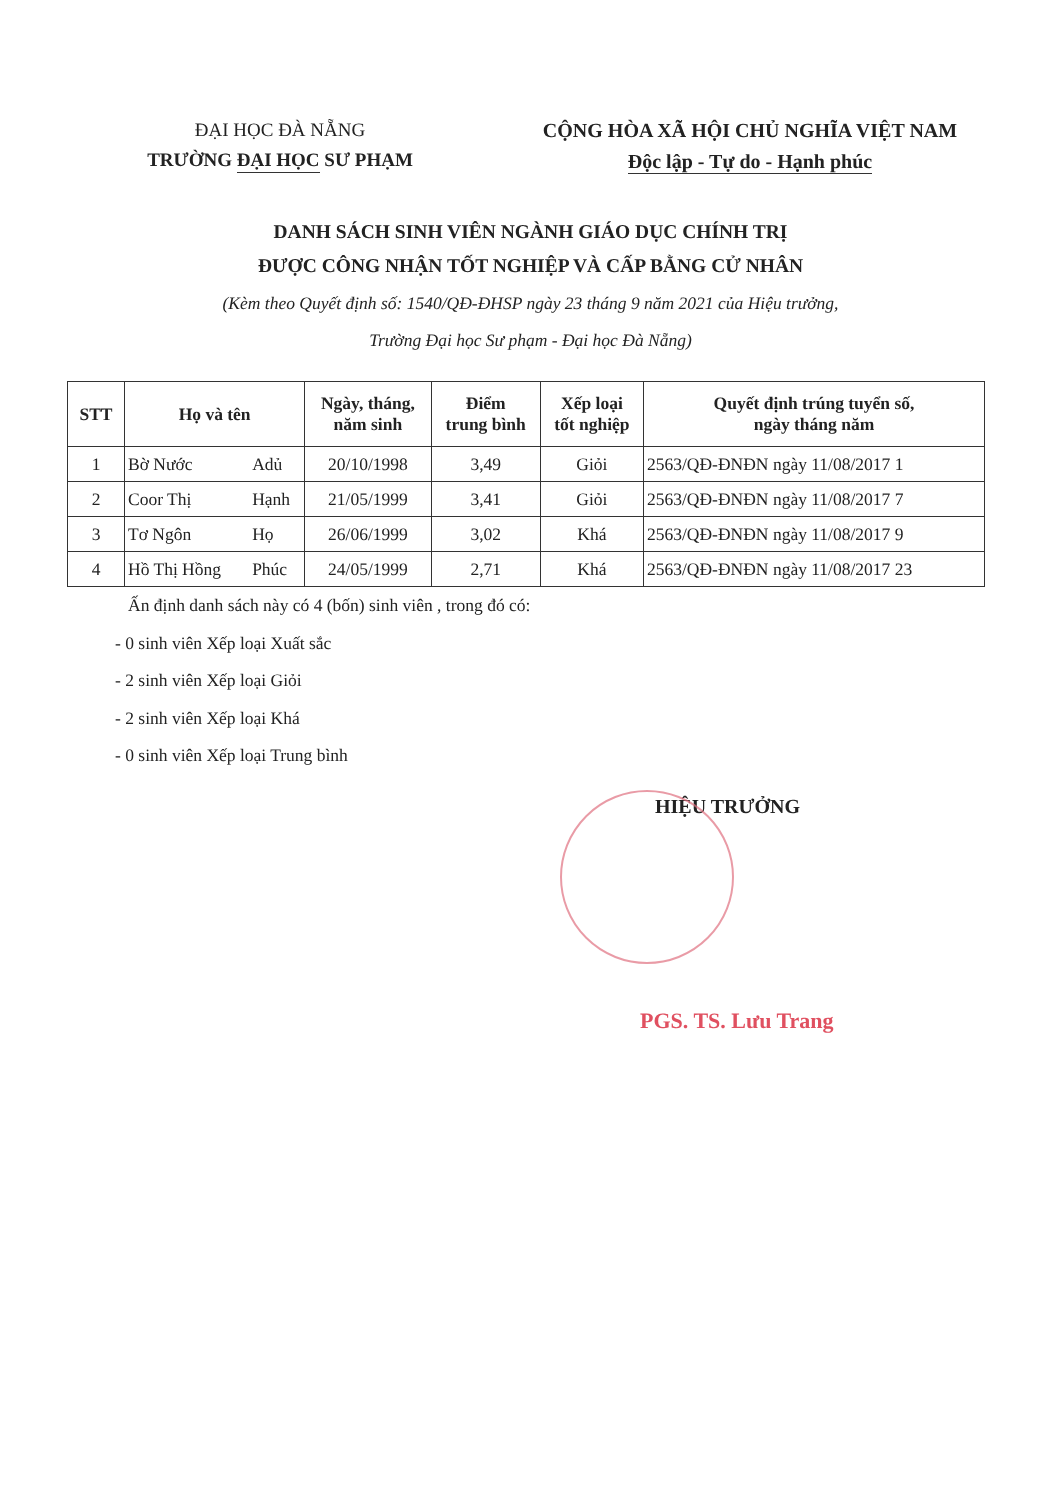ĐẠI HỌC ĐÀ NẴNG
TRƯỜNG ĐẠI HỌC SƯ PHẠM
CỘNG HÒA XÃ HỘI CHỦ NGHĨA VIỆT NAM
Độc lập - Tự do - Hạnh phúc
DANH SÁCH SINH VIÊN NGÀNH GIÁO DỤC CHÍNH TRỊ
ĐƯỢC CÔNG NHẬN TỐT NGHIỆP VÀ CẤP BẰNG CỬ NHÂN
(Kèm theo Quyết định số: 1540/QĐ-ĐHSP ngày 23 tháng 9 năm 2021 của Hiệu trưởng,
Trường Đại học Sư phạm - Đại học Đà Nẵng)
| STT | Họ và tên | | Ngày, tháng, năm sinh | Điểm trung bình | Xếp loại tốt nghiệp | Quyết định trúng tuyển số, ngày tháng năm |
| --- | --- | --- | --- | --- | --- | --- |
| 1 | Bờ Nước | Adủ | 20/10/1998 | 3,49 | Giỏi | 2563/QĐ-ĐNĐN ngày 11/08/2017 1 |
| 2 | Coor Thị | Hạnh | 21/05/1999 | 3,41 | Giỏi | 2563/QĐ-ĐNĐN ngày 11/08/2017 7 |
| 3 | Tơ Ngôn | Họ | 26/06/1999 | 3,02 | Khá | 2563/QĐ-ĐNĐN ngày 11/08/2017 9 |
| 4 | Hồ Thị Hồng | Phúc | 24/05/1999 | 2,71 | Khá | 2563/QĐ-ĐNĐN ngày 11/08/2017 23 |
Ấn định danh sách này có 4 (bốn) sinh viên , trong đó có:
- 0 sinh viên Xếp loại Xuất sắc
- 2 sinh viên Xếp loại Giỏi
- 2 sinh viên Xếp loại Khá
- 0 sinh viên Xếp loại Trung bình
HIỆU TRƯỞNG
PGS. TS. Lưu Trang